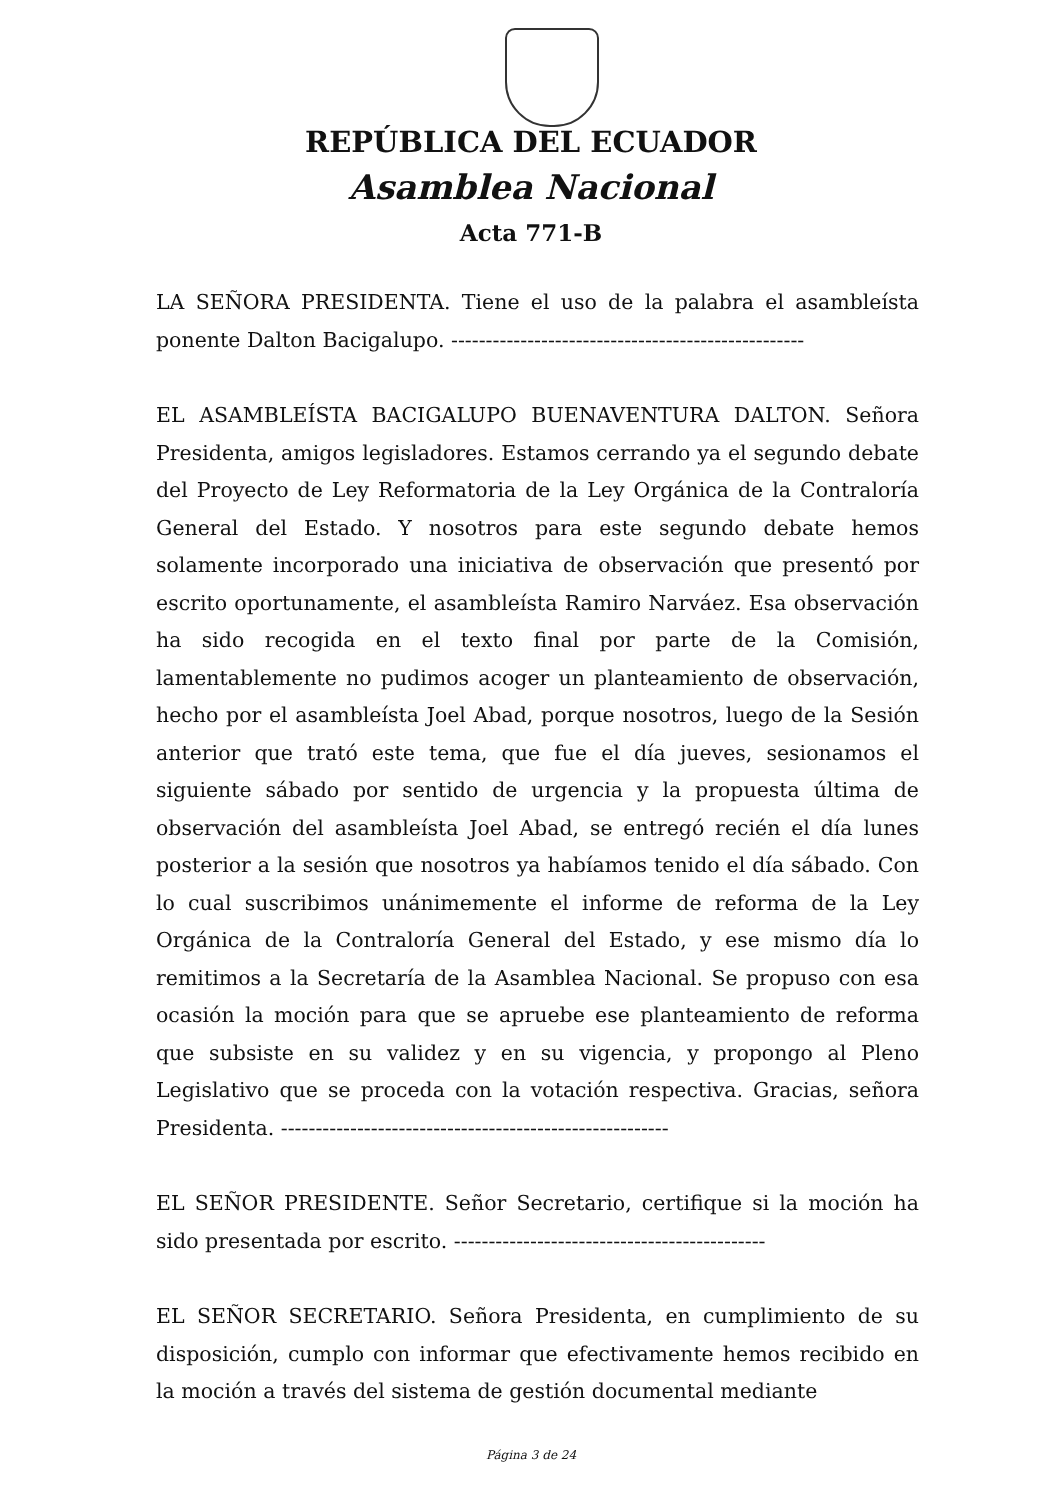REPÚBLICA DEL ECUADOR
Asamblea Nacional
Acta 771-B
LA SEÑORA PRESIDENTA. Tiene el uso de la palabra el asambleísta ponente Dalton Bacigalupo. ---------------------------------------------------
EL ASAMBLEÍSTA BACIGALUPO BUENAVENTURA DALTON. Señora Presidenta, amigos legisladores. Estamos cerrando ya el segundo debate del Proyecto de Ley Reformatoria de la Ley Orgánica de la Contraloría General del Estado. Y nosotros para este segundo debate hemos solamente incorporado una iniciativa de observación que presentó por escrito oportunamente, el asambleísta Ramiro Narváez. Esa observación ha sido recogida en el texto final por parte de la Comisión, lamentablemente no pudimos acoger un planteamiento de observación, hecho por el asambleísta Joel Abad, porque nosotros, luego de la Sesión anterior que trató este tema, que fue el día jueves, sesionamos el siguiente sábado por sentido de urgencia y la propuesta última de observación del asambleísta Joel Abad, se entregó recién el día lunes posterior a la sesión que nosotros ya habíamos tenido el día sábado. Con lo cual suscribimos unánimemente el informe de reforma de la Ley Orgánica de la Contraloría General del Estado, y ese mismo día lo remitimos a la Secretaría de la Asamblea Nacional. Se propuso con esa ocasión la moción para que se apruebe ese planteamiento de reforma que subsiste en su validez y en su vigencia, y propongo al Pleno Legislativo que se proceda con la votación respectiva. Gracias, señora Presidenta. --------------------------------------------------------
EL SEÑOR PRESIDENTE. Señor Secretario, certifique si la moción ha sido presentada por escrito. ---------------------------------------------
EL SEÑOR SECRETARIO. Señora Presidenta, en cumplimiento de su disposición, cumplo con informar que efectivamente hemos recibido en la moción a través del sistema de gestión documental mediante
Página 3 de 24